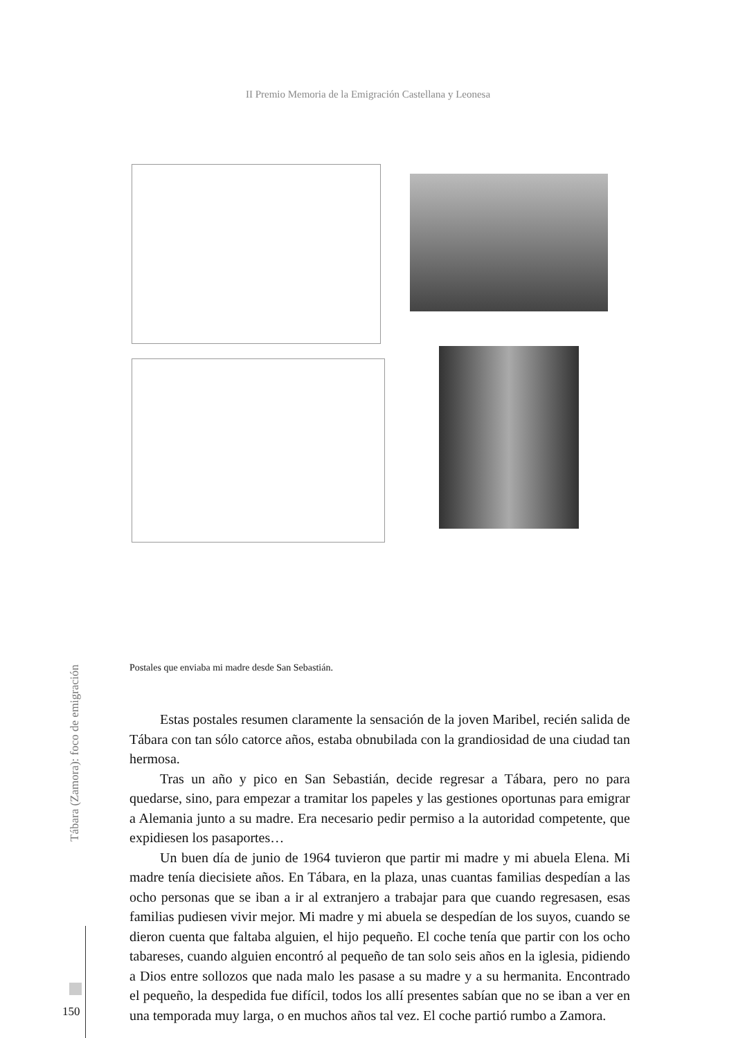II Premio Memoria de la Emigración Castellana y Leonesa
Postales que enviaba mi madre desde San Sebastián.
Tábara (Zamora): foco de emigración
150
Estas postales resumen claramente la sensación de la joven Maribel, re­cién salida de Tábara con tan sólo catorce años, estaba obnubilada con la gran­diosidad de una ciudad tan hermosa.
Tras un año y pico en San Sebastián, decide regresar a Tábara, pero no para quedarse, sino, para empezar a tramitar los papeles y las gestiones opor­tunas para emigrar a Alemania junto a su madre. Era necesario pedir permiso a la autoridad competente, que expidiesen los pasaportes…
Un buen día de junio de 1964 tuvieron que partir mi madre y mi abuela Elena. Mi madre tenía diecisiete años. En Tábara, en la plaza, unas cuantas familias despedían a las ocho personas que se iban a ir al extranjero a trabajar para que cuando regresasen, esas familias pudiesen vivir mejor. Mi madre y mi abuela se despedían de los suyos, cuando se dieron cuenta que faltaba alguien, el hijo pequeño. El coche tenía que partir con los ocho tabareses, cuando al­guien encontró al pequeño de tan solo seis años en la iglesia, pidiendo a Dios entre sollozos que nada malo les pasase a su madre y a su hermanita. Encon­trado el pequeño, la despedida fue difícil, todos los allí presentes sabían que no se iban a ver en una temporada muy larga, o en muchos años tal vez. El coche partió rumbo a Zamora.